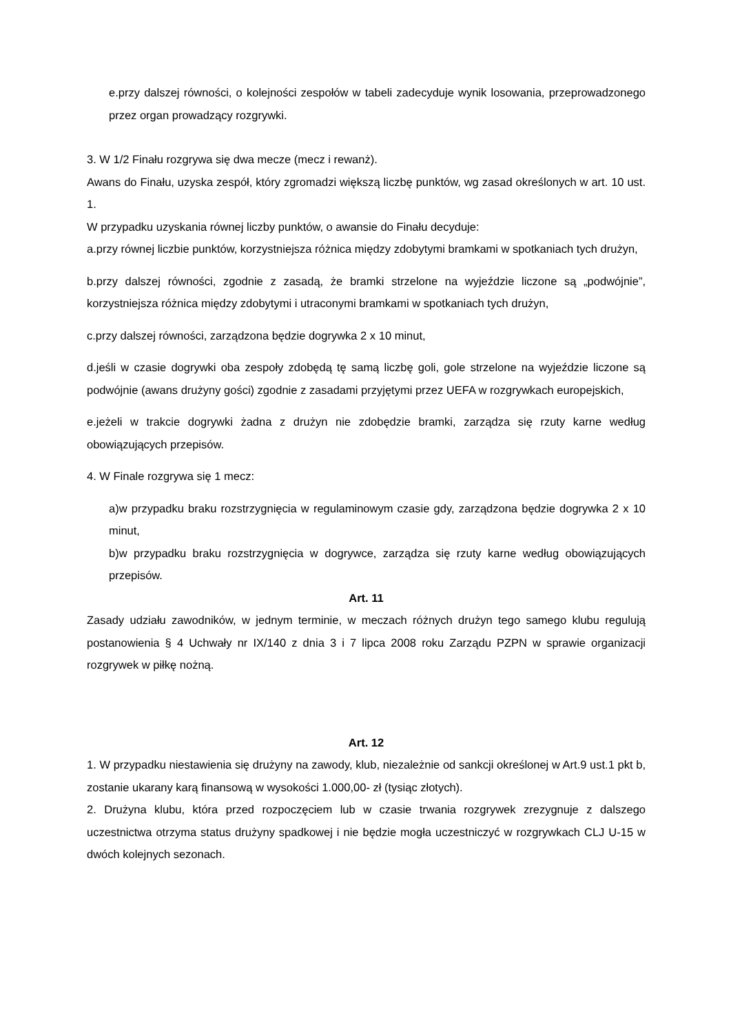e.przy dalszej równości, o kolejności zespołów w tabeli zadecyduje wynik losowania, przeprowadzonego przez organ prowadzący rozgrywki.
3. W 1/2 Finału rozgrywa się dwa mecze (mecz i rewanż).
Awans do Finału, uzyska zespół, który zgromadzi większą liczbę punktów, wg zasad określonych w art. 10 ust. 1.
W przypadku uzyskania równej liczby punktów, o awansie do Finału decyduje:
a.przy równej liczbie punktów, korzystniejsza różnica między zdobytymi bramkami w spotkaniach tych drużyn,
b.przy dalszej równości, zgodnie z zasadą, że bramki strzelone na wyjeździe liczone są „podwójnie”, korzystniejsza różnica między zdobytymi i utraconymi bramkami w spotkaniach tych drużyn,
c.przy dalszej równości, zarządzona będzie dogrywka 2 x 10 minut,
d.jeśli w czasie dogrywki oba zespoły zdobędą tę samą liczbę goli, gole strzelone na wyjeździe liczone są podwójnie (awans drużyny gości) zgodnie z zasadami przyjętymi przez UEFA w rozgrywkach europejskich,
e.jeżeli w trakcie dogrywki żadna z drużyn nie zdobędzie bramki, zarządza się rzuty karne według obowiązujących przepisów.
4. W Finale rozgrywa się 1 mecz:
a)w przypadku braku rozstrzygnięcia w regulaminowym czasie gdy, zarządzona będzie dogrywka 2 x 10 minut,
b)w przypadku braku rozstrzygnięcia w dogrywce, zarządza się rzuty karne według obowiązujących przepisów.
Art. 11
Zasady udziału zawodników, w jednym terminie, w meczach różnych drużyn tego samego klubu regulują postanowienia § 4 Uchwały nr IX/140 z dnia 3 i 7 lipca 2008 roku Zarządu PZPN w sprawie organizacji rozgrywek w piłkę nożną.
Art. 12
1. W przypadku niestawienia się drużyny na zawody, klub, niezależnie od sankcji określonej w Art.9 ust.1 pkt b, zostanie ukarany karą finansową w wysokości 1.000,00- zł (tysiąc złotych).
2. Drużyna klubu, która przed rozpoczęciem lub w czasie trwania rozgrywek zrezygnuje z dalszego uczestnictwa otrzyma status drużyny spadkowej i nie będzie mogła uczestniczyć w rozgrywkach CLJ U-15 w dwóch kolejnych sezonach.